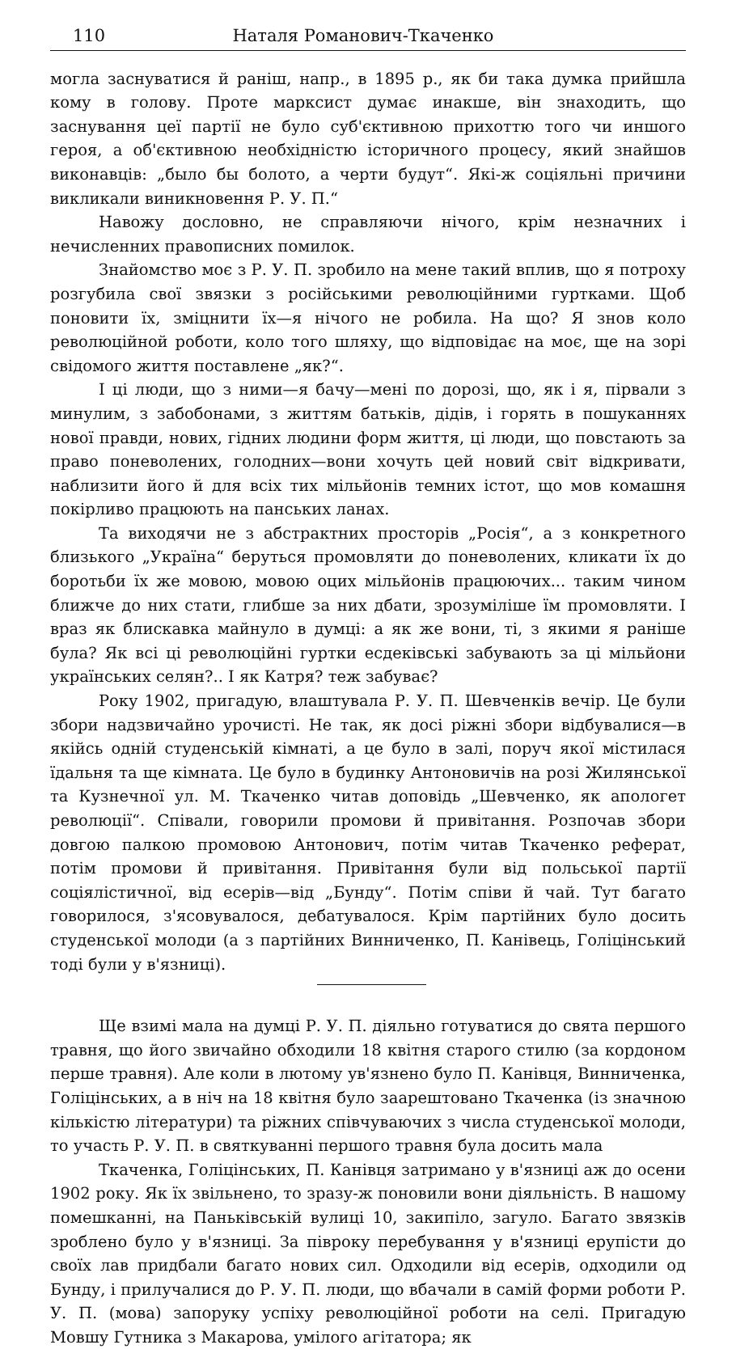110 Наталя Романович-Ткаченко
могла заснуватися й раніш, напр., в 1895 р., як би така думка прийшла кому в голову. Проте марксист думає инакше, він знаходить, що заснування цеї партії не було суб'єктивною прихоттю того чи иншого героя, а об'єктивною необхідністю історичного процесу, який знайшов виконавців: „было бы болото, а черти будут“. Які-ж соціяльні причини викликали виникновення Р. У. П.“
Навожу дословно, не справляючи нічого, крім незначних і нечисленних правописних помилок.
Знайомство моє з Р. У. П. зробило на мене такий вплив, що я потроху розгубила свої звязки з російськими революційними гуртками. Щоб поновити їх, зміцнити їх—я нічого не робила. На що? Я знов коло революційной роботи, коло того шляху, що відповідає на моє, ще на зорі свідомого життя поставлене „як?“.
І ці люди, що з ними—я бачу—мені по дорозі, що, як і я, пірвали з минулим, з забобонами, з життям батьків, дідів, і горять в пошуканнях нової правди, нових, гідних людини форм життя, ці люди, що повстають за право поневолених, голодних—вони хочуть цей новий світ відкривати, наблизити його й для всіх тих мільйонів темних істот, що мов комашня покірливо працюють на панських ланах.
Та виходячи не з абстрактних просторів „Росія“, а з конкретного близького „Україна“ беруться промовляти до поневолених, кликати їх до боротьби їх же мовою, мовою оцих мільйонів працюючих... таким чином ближче до них стати, глибше за них дбати, зрозуміліше їм промовляти. І враз як блискавка майнуло в думці: а як же вони, ті, з якими я раніше була? Як всі ці революційні гуртки есдеківські забувають за ці мільйони українських селян?.. І як Катря? теж забуває?
Року 1902, пригадую, влаштувала Р. У. П. Шевченків вечір. Це були збори надзвичайно урочисті. Не так, як досі ріжні збори відбувалися—в якійсь одній студенській кімнаті, а це було в залі, поруч якої містилася їдальня та ще кімната. Це було в будинку Антоновичів на розі Жилянської та Кузнечної ул. М. Ткаченко читав доповідь „Шевченко, як апологет революції“. Співали, говорили промови й привітання. Розпочав збори довгою палкою промовою Антонович, потім читав Ткаченко реферат, потім промови й привітання. Привітання були від польської партії соціялістичної, від есерів—від „Бунду“. Потім співи й чай. Тут багато говорилося, з'ясовувалося, дебатувалося. Крім партійних було досить студенської молоди (а з партійних Винниченко, П. Канівець, Голіцінський тоді були у в'язниці).
Ще взимі мала на думці Р. У. П. діяльно готуватися до свята першого травня, що його звичайно обходили 18 квітня старого стилю (за кордоном перше травня). Але коли в лютому ув'язнено було П. Канівця, Винниченка, Голіцінських, а в ніч на 18 квітня було заарештовано Ткаченка (із значною кількістю літератури) та ріжних співчуваючих з числа студенської молоди, то участь Р. У. П. в святкуванні першого травня була досить мала
Ткаченка, Голіцінських, П. Канівця затримано у в'язниці аж до осени 1902 року. Як їх звільнено, то зразу-ж поновили вони діяльність. В нашому помешканні, на Паньківській вулиці 10, закипіло, загуло. Багато звязків зроблено було у в'язниці. За півроку перебування у в'язниці ерупісти до своїх лав придбали багато нових сил. Одходили від есерів, одходили од Бунду, і прилучалися до Р. У. П. люди, що вбачали в самій форми роботи Р. У. П. (мова) запоруку успіху революційної роботи на селі. Пригадую Мовшу Гутника з Макарова, умілого агітатора; як